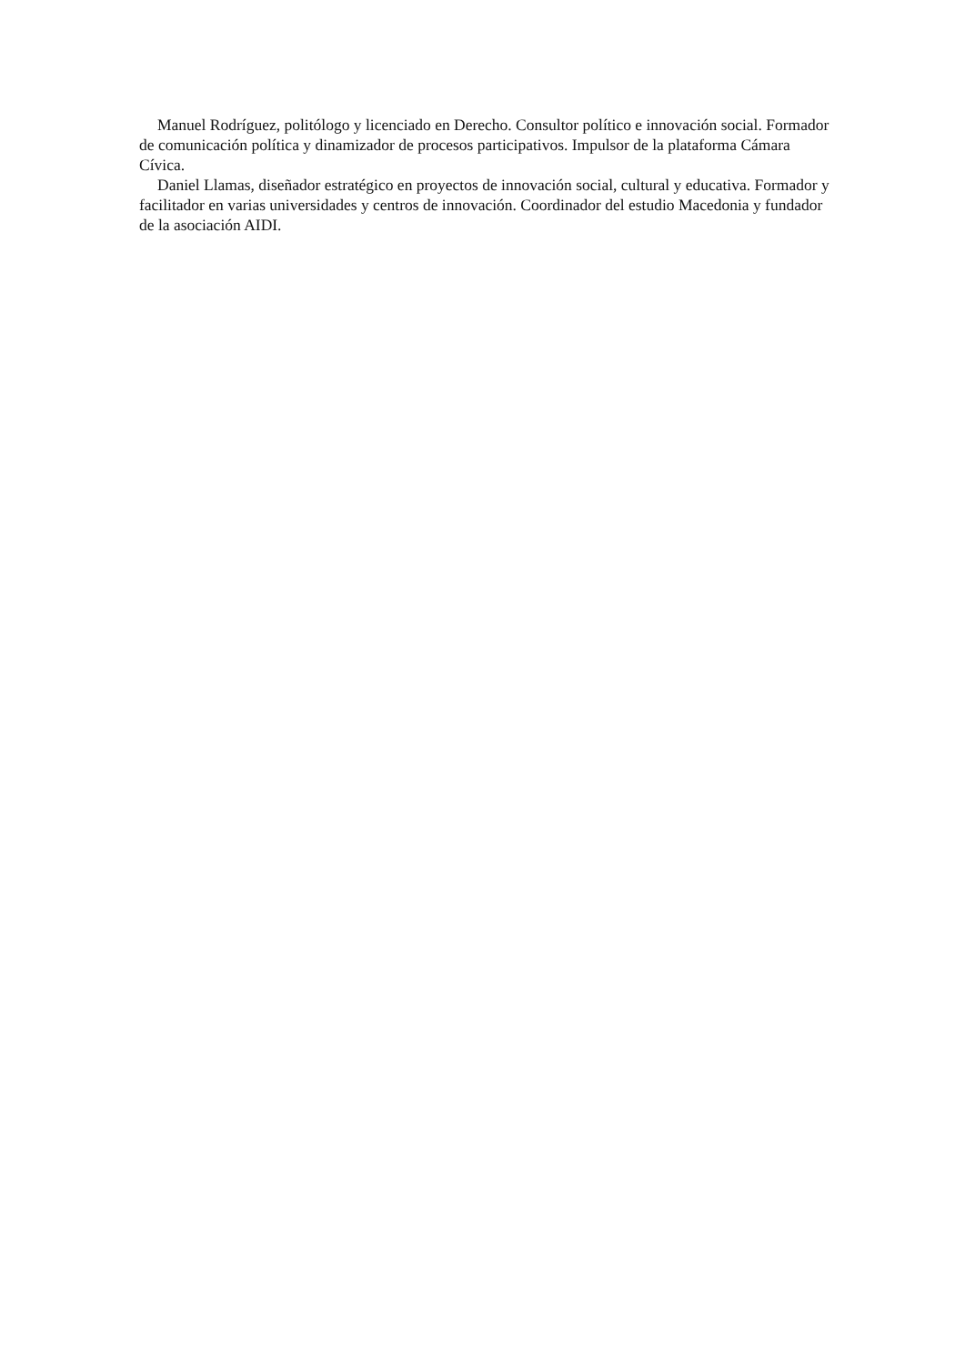Manuel Rodríguez, politólogo y licenciado en Derecho. Consultor político e innovación social. Formador de comunicación política y dinamizador de procesos participativos. Impulsor de la plataforma Cámara Cívica.
Daniel Llamas, diseñador estratégico en proyectos de innovación social, cultural y educativa. Formador y facilitador en varias universidades y centros de innovación. Coordinador del estudio Macedonia y fundador de la asociación AIDI.